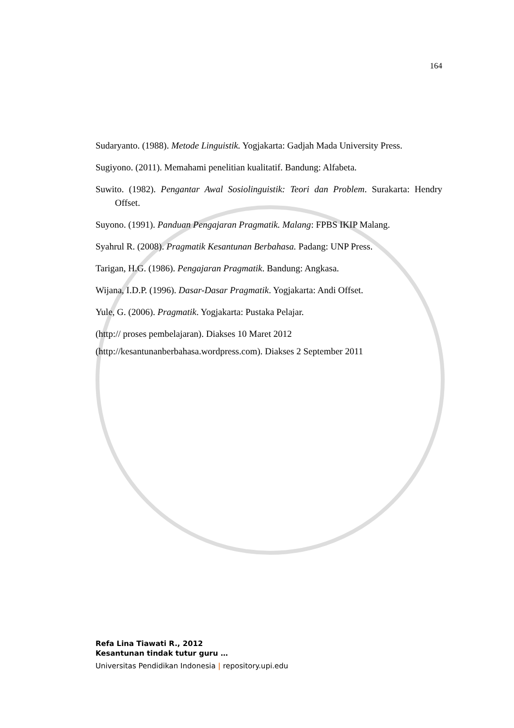164
Sudaryanto. (1988). Metode Linguistik. Yogjakarta: Gadjah Mada University Press.
Sugiyono. (2011). Memahami penelitian kualitatif. Bandung: Alfabeta.
Suwito. (1982). Pengantar Awal Sosiolinguistik: Teori dan Problem. Surakarta: Hendry Offset.
Suyono. (1991). Panduan Pengajaran Pragmatik. Malang: FPBS IKIP Malang.
Syahrul R. (2008). Pragmatik Kesantunan Berbahasa. Padang: UNP Press.
Tarigan, H.G. (1986). Pengajaran Pragmatik. Bandung: Angkasa.
Wijana, I.D.P. (1996). Dasar-Dasar Pragmatik. Yogjakarta: Andi Offset.
Yule, G. (2006). Pragmatik. Yogjakarta: Pustaka Pelajar.
(http:// proses pembelajaran). Diakses 10 Maret 2012
(http://kesantunanberbahasa.wordpress.com). Diakses 2 September 2011
Refa Lina Tiawati R., 2012
Kesantunan tindak tutur guru …
Universitas Pendidikan Indonesia | repository.upi.edu